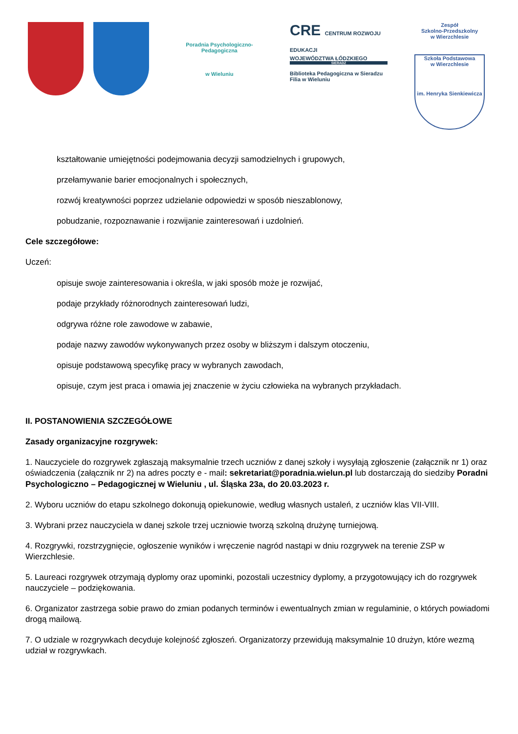Poradnia Psychologiczno-Pedagogiczna
w Wieluniu
CRE CENTRUM ROZWOJU EDUKACJI
WOJEWÓDZTWA ŁÓDZKIEGO
SIERADZ
Biblioteka Pedagogiczna w Sieradzu
Filia w Wieluniu
Zespół
Szkolno-Przedszkolny
w Wierzchlesie
Szkoła Podstawowa
w Wierzchlesie
im. Henryka Sienkiewicza
kształtowanie umiejętności podejmowania decyzji samodzielnych i grupowych,
przełamywanie barier emocjonalnych i społecznych,
rozwój kreatywności poprzez udzielanie odpowiedzi w sposób nieszablonowy,
pobudzanie, rozpoznawanie i rozwijanie zainteresowań i uzdolnień.
Cele szczegółowe:
Uczeń:
opisuje swoje zainteresowania i określa, w jaki sposób może je rozwijać,
podaje przykłady różnorodnych zainteresowań ludzi,
odgrywa różne role zawodowe w zabawie,
podaje nazwy zawodów wykonywanych przez osoby w bliższym i dalszym otoczeniu,
opisuje podstawową specyfikę pracy w wybranych zawodach,
opisuje, czym jest praca i omawia jej znaczenie w życiu człowieka na wybranych przykładach.
II. POSTANOWIENIA SZCZEGÓŁOWE
Zasady organizacyjne rozgrywek:
1. Nauczyciele do rozgrywek zgłaszają maksymalnie trzech uczniów z danej szkoły i wysyłają zgłoszenie (załącznik nr 1) oraz oświadczenia (załącznik nr 2) na adres poczty e - mail: sekretariat@poradnia.wielun.pl lub dostarczają do siedziby Poradni Psychologiczno – Pedagogicznej w Wieluniu , ul. Śląska 23a, do 20.03.2023 r.
2. Wyboru uczniów do etapu szkolnego dokonują opiekunowie, według własnych ustaleń, z uczniów klas VII-VIII.
3. Wybrani przez nauczyciela w danej szkole trzej uczniowie tworzą szkolną drużynę turniejową.
4. Rozgrywki, rozstrzygnięcie, ogłoszenie wyników i wręczenie nagród nastąpi w dniu rozgrywek na terenie ZSP w Wierzchlesie.
5. Laureaci rozgrywek otrzymają dyplomy oraz upominki, pozostali uczestnicy dyplomy, a przygotowujący ich do rozgrywek nauczyciele – podziękowania.
6. Organizator zastrzega sobie prawo do zmian podanych terminów i ewentualnych zmian w regulaminie, o których powiadomi drogą mailową.
7. O udziale w rozgrywkach decyduje kolejność zgłoszeń. Organizatorzy przewidują maksymalnie 10 drużyn, które wezmą udział w rozgrywkach.